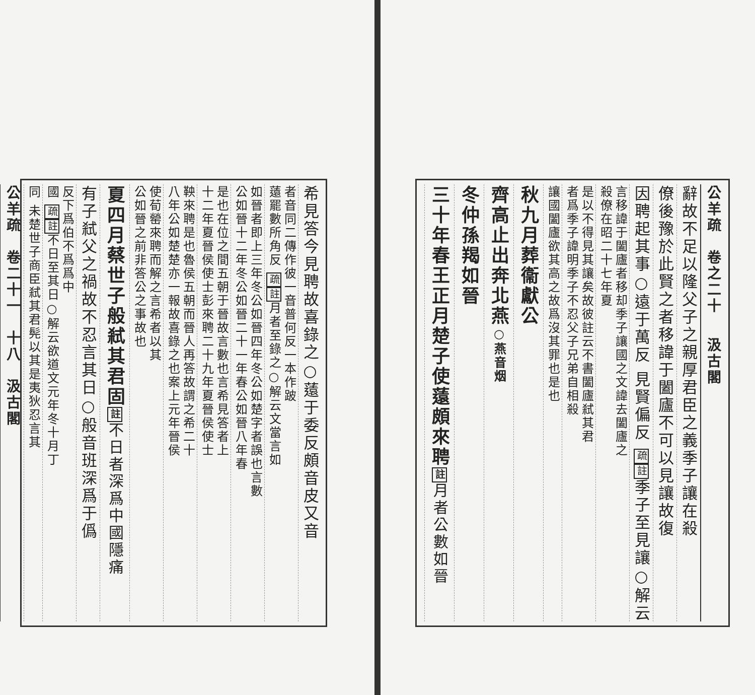公羊疏　卷之二十 　汲古閣
辭故不足以隆父子之親厚君臣之義季子讓在殺
僚後豫於此賢之者移諱于闔廬不可以見讓故復
因聘起其事○遠于萬反 見賢偏反 疏註季子至見讓○解云
言移諱于闔廬者移却季子讓國之文諱去闔廬之
殺僚在昭二十七年夏
是以不得見其讓矣故彼註云不書闔廬弒其君
者爲季子諱明季子不忍父子兄弟自相殺
讓國闔廬欲其高之故爲沒其罪也是也
秋九月葬衞獻公
齊高止出奔北燕○燕音烟
冬仲孫羯如晉
三十年春王正月楚子使薳頗來聘註月者公數如晉
希見答今見聘故喜錄之○薳于委反頗音皮又音
者音同二傳作彼一音普何反一本作跛
薳罷數所角反 疏註月者至錄之○解云文當言如
如晉者即上三年冬公如晉四年冬公如楚字者誤也言數
公如晉十二年冬公如晉二十一年春公如晉八年春
是也在位之間五朝于晉故言數也言希見答者上
十二年夏晉侯使士彭來聘二十九年夏晉侯使士
鞅來聘是也魯侯五朝而晉人再答故謂之希二十
八年公如楚楚亦一報故喜錄之也案上元年晉侯
使荀罃來聘而解之言希者以其
公如晉之前非答公之事故也
夏四月蔡世子般弒其君固註不日者深爲中國隱痛
有子弒父之禍故不忍言其日○般音班深爲于僞
反下爲伯不爲爲中
國 疏註不日至其日○解云欲道文元年冬十月丁
同 未楚世子商臣弒其君髡以其是夷狄忍言其
公羊疏　卷二十一　十八　汲古閣